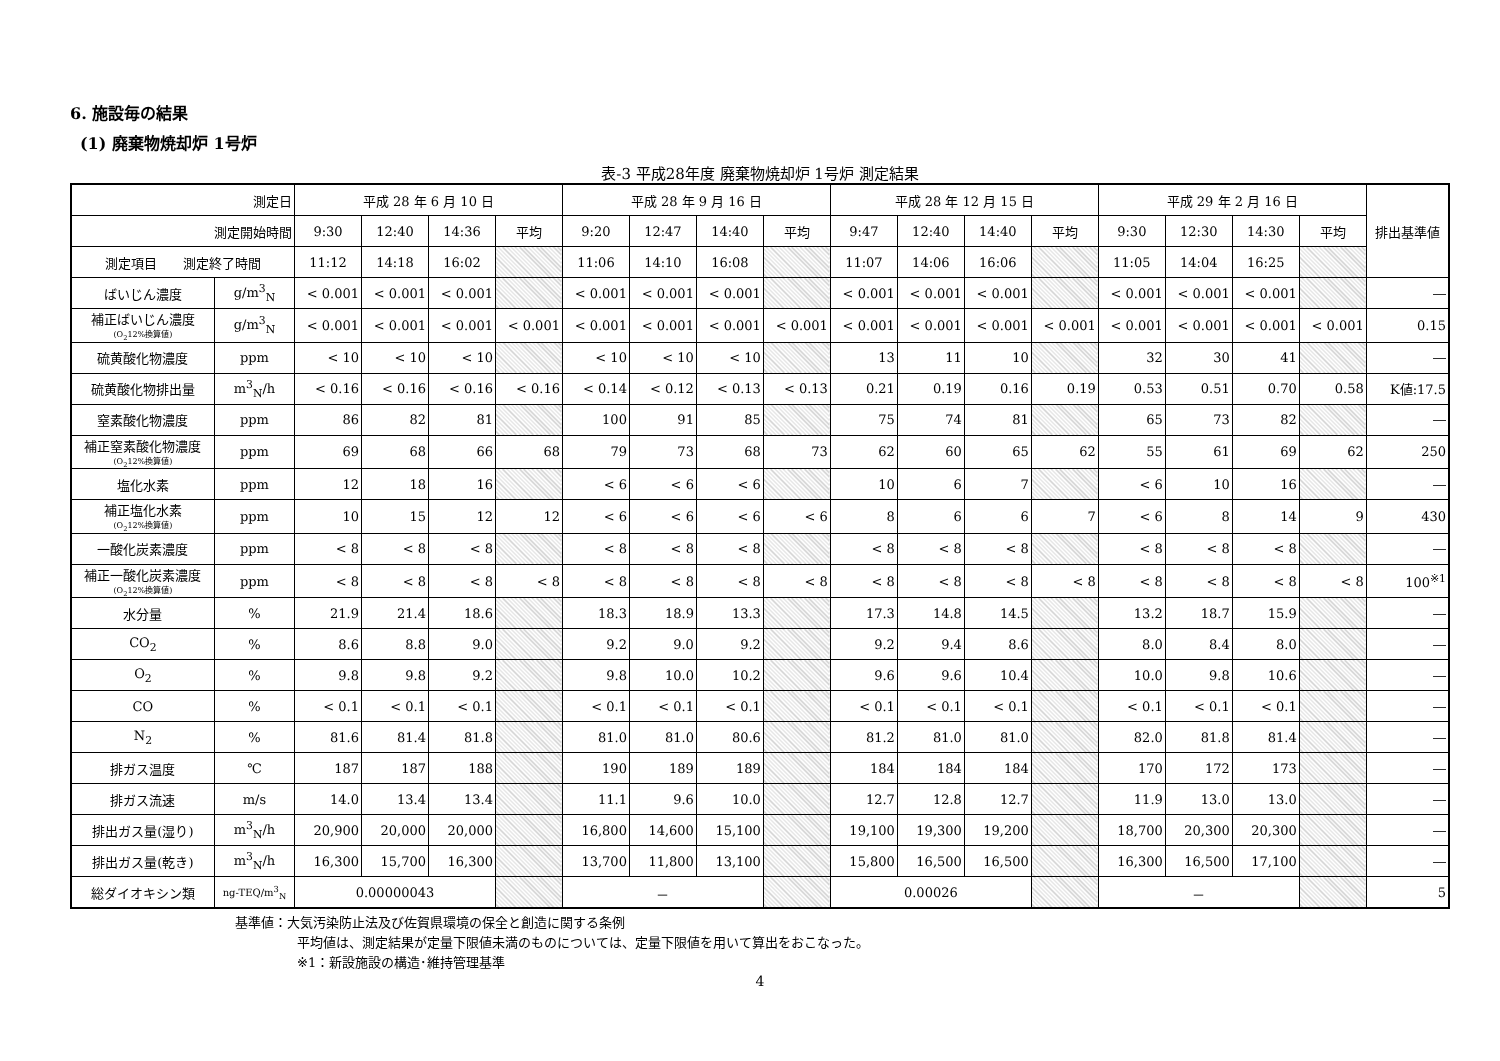6. 施設毎の結果
(1) 廃棄物焼却炉 1号炉
表-3 平成28年度 廃棄物焼却炉 1号炉 測定結果
| 測定日 | | 平成 28 年 6 月 10 日 | | | | 平成 28 年 9 月 16 日 | | | | 平成 28 年 12 月 15 日 | | | | 平成 29 年 2 月 16 日 | | | | 排出基準値 |
| --- | --- | --- | --- | --- | --- | --- | --- | --- | --- | --- | --- | --- | --- | --- | --- | --- | --- | --- |
| 測定開始時間 | | 9:30 | 12:40 | 14:36 | 平均 | 9:20 | 12:47 | 14:40 | 平均 | 9:47 | 12:40 | 14:40 | 平均 | 9:30 | 12:30 | 14:30 | 平均 | |
| 測定項目 測定終了時間 | | 11:12 | 14:18 | 16:02 | | 11:06 | 14:10 | 16:08 | | 11:07 | 14:06 | 16:06 | | 11:05 | 14:04 | 16:25 | | |
| ばいじん濃度 | g/m<sup>3</sup><sub>N</sub> | < 0.001 | < 0.001 | < 0.001 | | < 0.001 | < 0.001 | < 0.001 | | < 0.001 | < 0.001 | < 0.001 | | < 0.001 | < 0.001 | < 0.001 | | ― |
| 補正ばいじん濃度 (O<sub>2</sub>12%換算値) | g/m<sup>3</sup><sub>N</sub> | < 0.001 | < 0.001 | < 0.001 | < 0.001 | < 0.001 | < 0.001 | < 0.001 | < 0.001 | < 0.001 | < 0.001 | < 0.001 | < 0.001 | < 0.001 | < 0.001 | < 0.001 | < 0.001 | 0.15 |
| 硫黄酸化物濃度 | ppm | < 10 | < 10 | < 10 | | < 10 | < 10 | < 10 | | 13 | 11 | 10 | | 32 | 30 | 41 | | ― |
| 硫黄酸化物排出量 | m<sup>3</sup><sub>N</sub>/h | < 0.16 | < 0.16 | < 0.16 | < 0.16 | < 0.14 | < 0.12 | < 0.13 | < 0.13 | 0.21 | 0.19 | 0.16 | 0.19 | 0.53 | 0.51 | 0.70 | 0.58 | K値:17.5 |
| 窒素酸化物濃度 | ppm | 86 | 82 | 81 | | 100 | 91 | 85 | | 75 | 74 | 81 | | 65 | 73 | 82 | | ― |
| 補正窒素酸化物濃度 (O<sub>2</sub>12%換算値) | ppm | 69 | 68 | 66 | 68 | 79 | 73 | 68 | 73 | 62 | 60 | 65 | 62 | 55 | 61 | 69 | 62 | 250 |
| 塩化水素 | ppm | 12 | 18 | 16 | | < 6 | < 6 | < 6 | | 10 | 6 | 7 | | < 6 | 10 | 16 | | ― |
| 補正塩化水素 (O<sub>2</sub>12%換算値) | ppm | 10 | 15 | 12 | 12 | < 6 | < 6 | < 6 | < 6 | 8 | 6 | 6 | 7 | < 6 | 8 | 14 | 9 | 430 |
| 一酸化炭素濃度 | ppm | < 8 | < 8 | < 8 | | < 8 | < 8 | < 8 | | < 8 | < 8 | < 8 | | < 8 | < 8 | < 8 | | ― |
| 補正一酸化炭素濃度 (O<sub>2</sub>12%換算値) | ppm | < 8 | < 8 | < 8 | < 8 | < 8 | < 8 | < 8 | < 8 | < 8 | < 8 | < 8 | < 8 | < 8 | < 8 | < 8 | < 8 | 100<sup>※1</sup> |
| 水分量 | % | 21.9 | 21.4 | 18.6 | | 18.3 | 18.9 | 13.3 | | 17.3 | 14.8 | 14.5 | | 13.2 | 18.7 | 15.9 | | ― |
| CO<sub>2</sub> | % | 8.6 | 8.8 | 9.0 | | 9.2 | 9.0 | 9.2 | | 9.2 | 9.4 | 8.6 | | 8.0 | 8.4 | 8.0 | | ― |
| O<sub>2</sub> | % | 9.8 | 9.8 | 9.2 | | 9.8 | 10.0 | 10.2 | | 9.6 | 9.6 | 10.4 | | 10.0 | 9.8 | 10.6 | | ― |
| CO | % | < 0.1 | < 0.1 | < 0.1 | | < 0.1 | < 0.1 | < 0.1 | | < 0.1 | < 0.1 | < 0.1 | | < 0.1 | < 0.1 | < 0.1 | | ― |
| N<sub>2</sub> | % | 81.6 | 81.4 | 81.8 | | 81.0 | 81.0 | 80.6 | | 81.2 | 81.0 | 81.0 | | 82.0 | 81.8 | 81.4 | | ― |
| 排ガス温度 | ℃ | 187 | 187 | 188 | | 190 | 189 | 189 | | 184 | 184 | 184 | | 170 | 172 | 173 | | ― |
| 排ガス流速 | m/s | 14.0 | 13.4 | 13.4 | | 11.1 | 9.6 | 10.0 | | 12.7 | 12.8 | 12.7 | | 11.9 | 13.0 | 13.0 | | ― |
| 排出ガス量(湿り) | m<sup>3</sup><sub>N</sub>/h | 20,900 | 20,000 | 20,000 | | 16,800 | 14,600 | 15,100 | | 19,100 | 19,300 | 19,200 | | 18,700 | 20,300 | 20,300 | | ― |
| 排出ガス量(乾き) | m<sup>3</sup><sub>N</sub>/h | 16,300 | 15,700 | 16,300 | | 13,700 | 11,800 | 13,100 | | 15,800 | 16,500 | 16,500 | | 16,300 | 16,500 | 17,100 | | ― |
| 総ダイオキシン類 | ng-TEQ/m<sup>3</sup><sub>N</sub> | 0.00000043 | | | | － | | | | 0.00026 | | | | － | | | | 5 |
基準値：大気汚染防止法及び佐賀県環境の保全と創造に関する条例
平均値は、測定結果が定量下限値未満のものについては、定量下限値を用いて算出をおこなった。
※1：新設施設の構造･維持管理基準
4